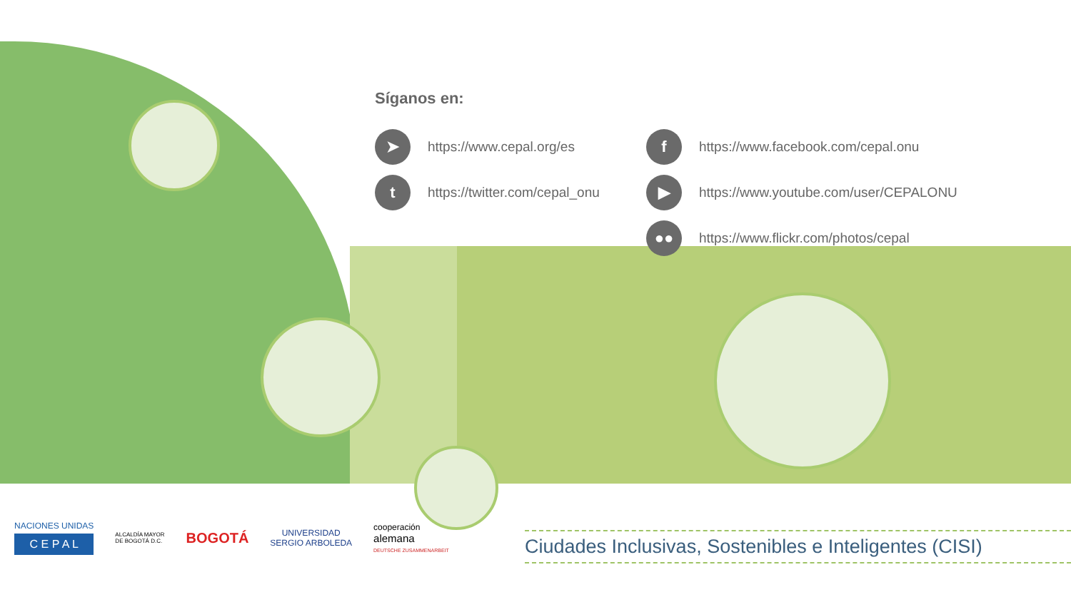Síganos en:
➤ https://www.cepal.org/es
fhttps://www.facebook.com/cepal.onu
thttps://twitter.com/cepal_onu
▶ https://www.youtube.com/user/CEPALONU
●● https://www.flickr.com/photos/cepal
NACIONES UNIDAS
C E P A L
ALCALDÍA MAYOR
DE BOGOTÁ D.C.
BOGOTÁ
UNIVERSIDAD
SERGIO ARBOLEDA
cooperación
alemana
DEUTSCHE ZUSAMMENARBEIT
Ciudades Inclusivas, Sostenibles e Inteligentes (CISI)